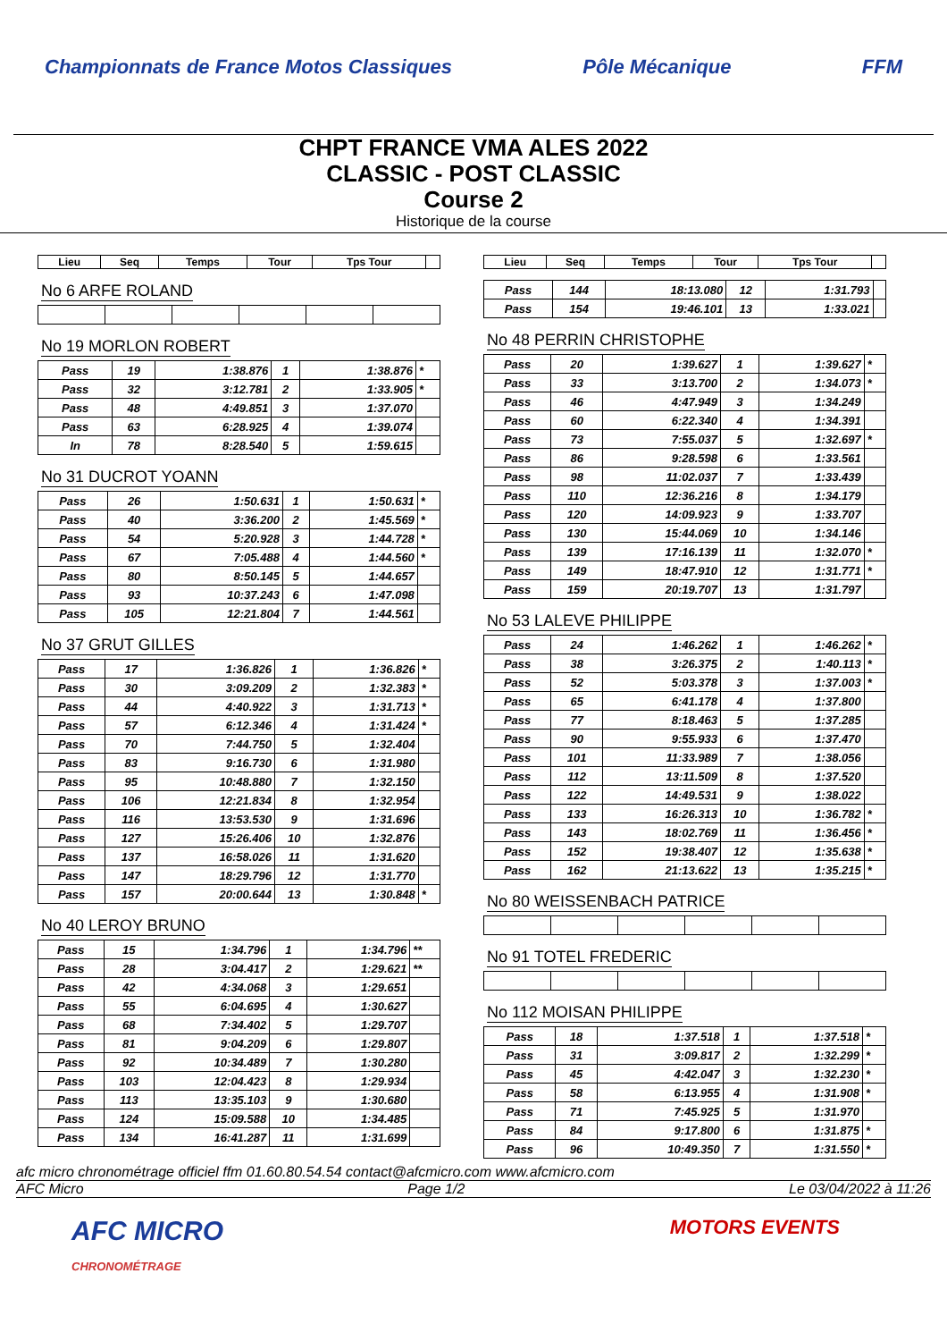Championnats de France Motos Classiques Pôle Mécanique FFM
CHPT FRANCE VMA ALES 2022
CLASSIC - POST CLASSIC
Course 2
Historique de la course
| Lieu | Seq | Temps | Tour | Tps Tour | |
| --- | --- | --- | --- | --- | --- |
No 6 ARFE ROLAND No 19 MORLON ROBERT
| Pass | 19 | 1:38.876 | 1 | 1:38.876 | * |
| Pass | 32 | 3:12.781 | 2 | 1:33.905 | * |
| Pass | 48 | 4:49.851 | 3 | 1:37.070 | |
| Pass | 63 | 6:28.925 | 4 | 1:39.074 | |
| In | 78 | 8:28.540 | 5 | 1:59.615 | |
No 31 DUCROT YOANN
| Pass | 26 | 1:50.631 | 1 | 1:50.631 | * |
| Pass | 40 | 3:36.200 | 2 | 1:45.569 | * |
| Pass | 54 | 5:20.928 | 3 | 1:44.728 | * |
| Pass | 67 | 7:05.488 | 4 | 1:44.560 | * |
| Pass | 80 | 8:50.145 | 5 | 1:44.657 | |
| Pass | 93 | 10:37.243 | 6 | 1:47.098 | |
| Pass | 105 | 12:21.804 | 7 | 1:44.561 | |
No 37 GRUT GILLES
| Pass | 17 | 1:36.826 | 1 | 1:36.826 | * |
| Pass | 30 | 3:09.209 | 2 | 1:32.383 | * |
| Pass | 44 | 4:40.922 | 3 | 1:31.713 | * |
| Pass | 57 | 6:12.346 | 4 | 1:31.424 | * |
| Pass | 70 | 7:44.750 | 5 | 1:32.404 | |
| Pass | 83 | 9:16.730 | 6 | 1:31.980 | |
| Pass | 95 | 10:48.880 | 7 | 1:32.150 | |
| Pass | 106 | 12:21.834 | 8 | 1:32.954 | |
| Pass | 116 | 13:53.530 | 9 | 1:31.696 | |
| Pass | 127 | 15:26.406 | 10 | 1:32.876 | |
| Pass | 137 | 16:58.026 | 11 | 1:31.620 | |
| Pass | 147 | 18:29.796 | 12 | 1:31.770 | |
| Pass | 157 | 20:00.644 | 13 | 1:30.848 | * |
No 40 LEROY BRUNO
| Pass | 15 | 1:34.796 | 1 | 1:34.796 | ** |
| Pass | 28 | 3:04.417 | 2 | 1:29.621 | ** |
| Pass | 42 | 4:34.068 | 3 | 1:29.651 | |
| Pass | 55 | 6:04.695 | 4 | 1:30.627 | |
| Pass | 68 | 7:34.402 | 5 | 1:29.707 | |
| Pass | 81 | 9:04.209 | 6 | 1:29.807 | |
| Pass | 92 | 10:34.489 | 7 | 1:30.280 | |
| Pass | 103 | 12:04.423 | 8 | 1:29.934 | |
| Pass | 113 | 13:35.103 | 9 | 1:30.680 | |
| Pass | 124 | 15:09.588 | 10 | 1:34.485 | |
| Pass | 134 | 16:41.287 | 11 | 1:31.699 | |
| Lieu | Seq | Temps | Tour | Tps Tour | |
| --- | --- | --- | --- | --- | --- |
| Pass | 144 | 18:13.080 | 12 | 1:31.793 | |
| Pass | 154 | 19:46.101 | 13 | 1:33.021 | |
No 48 PERRIN CHRISTOPHE
| Pass | 20 | 1:39.627 | 1 | 1:39.627 | * |
| Pass | 33 | 3:13.700 | 2 | 1:34.073 | * |
| Pass | 46 | 4:47.949 | 3 | 1:34.249 | |
| Pass | 60 | 6:22.340 | 4 | 1:34.391 | |
| Pass | 73 | 7:55.037 | 5 | 1:32.697 | * |
| Pass | 86 | 9:28.598 | 6 | 1:33.561 | |
| Pass | 98 | 11:02.037 | 7 | 1:33.439 | |
| Pass | 110 | 12:36.216 | 8 | 1:34.179 | |
| Pass | 120 | 14:09.923 | 9 | 1:33.707 | |
| Pass | 130 | 15:44.069 | 10 | 1:34.146 | |
| Pass | 139 | 17:16.139 | 11 | 1:32.070 | * |
| Pass | 149 | 18:47.910 | 12 | 1:31.771 | * |
| Pass | 159 | 20:19.707 | 13 | 1:31.797 | |
No 53 LALEVE PHILIPPE
| Pass | 24 | 1:46.262 | 1 | 1:46.262 | * |
| Pass | 38 | 3:26.375 | 2 | 1:40.113 | * |
| Pass | 52 | 5:03.378 | 3 | 1:37.003 | * |
| Pass | 65 | 6:41.178 | 4 | 1:37.800 | |
| Pass | 77 | 8:18.463 | 5 | 1:37.285 | |
| Pass | 90 | 9:55.933 | 6 | 1:37.470 | |
| Pass | 101 | 11:33.989 | 7 | 1:38.056 | |
| Pass | 112 | 13:11.509 | 8 | 1:37.520 | |
| Pass | 122 | 14:49.531 | 9 | 1:38.022 | |
| Pass | 133 | 16:26.313 | 10 | 1:36.782 | * |
| Pass | 143 | 18:02.769 | 11 | 1:36.456 | * |
| Pass | 152 | 19:38.407 | 12 | 1:35.638 | * |
| Pass | 162 | 21:13.622 | 13 | 1:35.215 | * |
No 80 WEISSENBACH PATRICE No 91 TOTEL FREDERIC No 112 MOISAN PHILIPPE
| Pass | 18 | 1:37.518 | 1 | 1:37.518 | * |
| Pass | 31 | 3:09.817 | 2 | 1:32.299 | * |
| Pass | 45 | 4:42.047 | 3 | 1:32.230 | * |
| Pass | 58 | 6:13.955 | 4 | 1:31.908 | * |
| Pass | 71 | 7:45.925 | 5 | 1:31.970 | |
| Pass | 84 | 9:17.800 | 6 | 1:31.875 | * |
| Pass | 96 | 10:49.350 | 7 | 1:31.550 | * |
afc micro chronométrage officiel ffm 01.60.80.54.54 contact@afcmicro.com www.afcmicro.com
AFC Micro Page 1/2 Le 03/04/2022 à 11:26
AFC MICRO
CHRONOMÉTRAGE MOTORS EVENTS